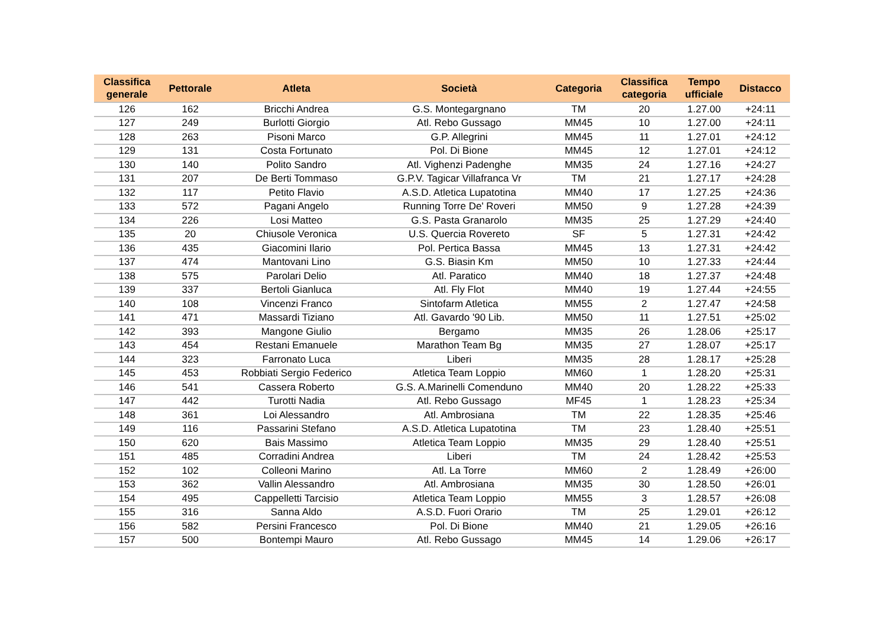| Classifica generale | Pettorale | Atleta | Società | Categoria | Classifica categoria | Tempo ufficiale | Distacco |
| --- | --- | --- | --- | --- | --- | --- | --- |
| 126 | 162 | Bricchi Andrea | G.S. Montegargnano | TM | 20 | 1.27.00 | +24:11 |
| 127 | 249 | Burlotti Giorgio | Atl. Rebo Gussago | MM45 | 10 | 1.27.00 | +24:11 |
| 128 | 263 | Pisoni Marco | G.P. Allegrini | MM45 | 11 | 1.27.01 | +24:12 |
| 129 | 131 | Costa Fortunato | Pol. Di Bione | MM45 | 12 | 1.27.01 | +24:12 |
| 130 | 140 | Polito Sandro | Atl. Vighenzi Padenghe | MM35 | 24 | 1.27.16 | +24:27 |
| 131 | 207 | De Berti Tommaso | G.P.V. Tagicar Villafranca Vr | TM | 21 | 1.27.17 | +24:28 |
| 132 | 117 | Petito Flavio | A.S.D. Atletica Lupatotina | MM40 | 17 | 1.27.25 | +24:36 |
| 133 | 572 | Pagani Angelo | Running Torre De' Roveri | MM50 | 9 | 1.27.28 | +24:39 |
| 134 | 226 | Losi Matteo | G.S. Pasta Granarolo | MM35 | 25 | 1.27.29 | +24:40 |
| 135 | 20 | Chiusole Veronica | U.S. Quercia Rovereto | SF | 5 | 1.27.31 | +24:42 |
| 136 | 435 | Giacomini Ilario | Pol. Pertica Bassa | MM45 | 13 | 1.27.31 | +24:42 |
| 137 | 474 | Mantovani Lino | G.S. Biasin Km | MM50 | 10 | 1.27.33 | +24:44 |
| 138 | 575 | Parolari Delio | Atl. Paratico | MM40 | 18 | 1.27.37 | +24:48 |
| 139 | 337 | Bertoli Gianluca | Atl. Fly Flot | MM40 | 19 | 1.27.44 | +24:55 |
| 140 | 108 | Vincenzi Franco | Sintofarm Atletica | MM55 | 2 | 1.27.47 | +24:58 |
| 141 | 471 | Massardi Tiziano | Atl. Gavardo '90 Lib. | MM50 | 11 | 1.27.51 | +25:02 |
| 142 | 393 | Mangone Giulio | Bergamo | MM35 | 26 | 1.28.06 | +25:17 |
| 143 | 454 | Restani Emanuele | Marathon Team Bg | MM35 | 27 | 1.28.07 | +25:17 |
| 144 | 323 | Farronato Luca | Liberi | MM35 | 28 | 1.28.17 | +25:28 |
| 145 | 453 | Robbiati Sergio Federico | Atletica Team Loppio | MM60 | 1 | 1.28.20 | +25:31 |
| 146 | 541 | Cassera Roberto | G.S. A.Marinelli Comenduno | MM40 | 20 | 1.28.22 | +25:33 |
| 147 | 442 | Turotti Nadia | Atl. Rebo Gussago | MF45 | 1 | 1.28.23 | +25:34 |
| 148 | 361 | Loi Alessandro | Atl. Ambrosiana | TM | 22 | 1.28.35 | +25:46 |
| 149 | 116 | Passarini Stefano | A.S.D. Atletica Lupatotina | TM | 23 | 1.28.40 | +25:51 |
| 150 | 620 | Bais Massimo | Atletica Team Loppio | MM35 | 29 | 1.28.40 | +25:51 |
| 151 | 485 | Corradini Andrea | Liberi | TM | 24 | 1.28.42 | +25:53 |
| 152 | 102 | Colleoni Marino | Atl. La Torre | MM60 | 2 | 1.28.49 | +26:00 |
| 153 | 362 | Vallin Alessandro | Atl. Ambrosiana | MM35 | 30 | 1.28.50 | +26:01 |
| 154 | 495 | Cappelletti Tarcisio | Atletica Team Loppio | MM55 | 3 | 1.28.57 | +26:08 |
| 155 | 316 | Sanna Aldo | A.S.D. Fuori Orario | TM | 25 | 1.29.01 | +26:12 |
| 156 | 582 | Persini Francesco | Pol. Di Bione | MM40 | 21 | 1.29.05 | +26:16 |
| 157 | 500 | Bontempi Mauro | Atl. Rebo Gussago | MM45 | 14 | 1.29.06 | +26:17 |